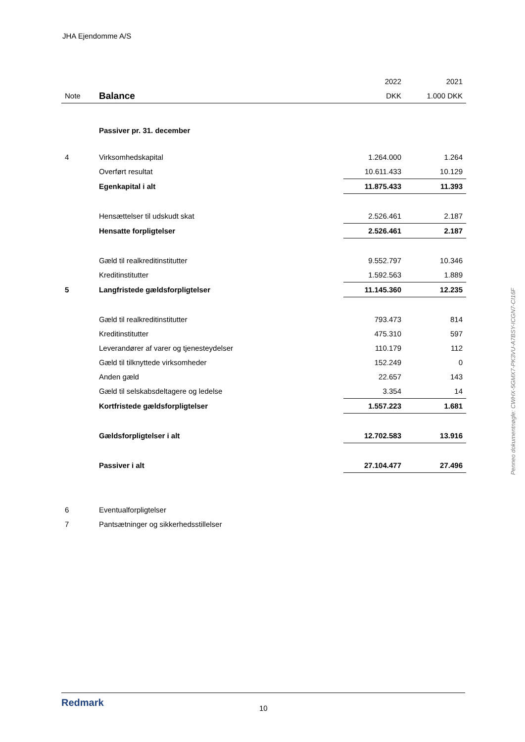JHA Ejendomme A/S
| | | 2022 | 2021 |
| Note | Balance | DKK | 1.000 DKK |
| | Passiver pr. 31. december | | |
| 4 | Virksomhedskapital | 1.264.000 | 1.264 |
| | Overført resultat | 10.611.433 | 10.129 |
| | Egenkapital i alt | 11.875.433 | 11.393 |
| | Hensættelser til udskudt skat | 2.526.461 | 2.187 |
| | Hensatte forpligtelser | 2.526.461 | 2.187 |
| | Gæld til realkreditinstitutter | 9.552.797 | 10.346 |
| | Kreditinstitutter | 1.592.563 | 1.889 |
| 5 | Langfristede gældsforpligtelser | 11.145.360 | 12.235 |
| | Gæld til realkreditinstitutter | 793.473 | 814 |
| | Kreditinstitutter | 475.310 | 597 |
| | Leverandører af varer og tjenesteydelser | 110.179 | 112 |
| | Gæld til tilknyttede virksomheder | 152.249 | 0 |
| | Anden gæld | 22.657 | 143 |
| | Gæld til selskabsdeltagere og ledelse | 3.354 | 14 |
| | Kortfristede gældsforpligtelser | 1.557.223 | 1.681 |
| | Gældsforpligtelser i alt | 12.702.583 | 13.916 |
| | Passiver i alt | 27.104.477 | 27.496 |
| 6 | Eventualforpligtelser | | |
| 7 | Pantsætninger og sikkerhedsstillelser | | |
Penneo dokumentnøgle: CWHX-5GMX7-PK3VU-A7BSY-ICGN7-CI16F
Redmark
10